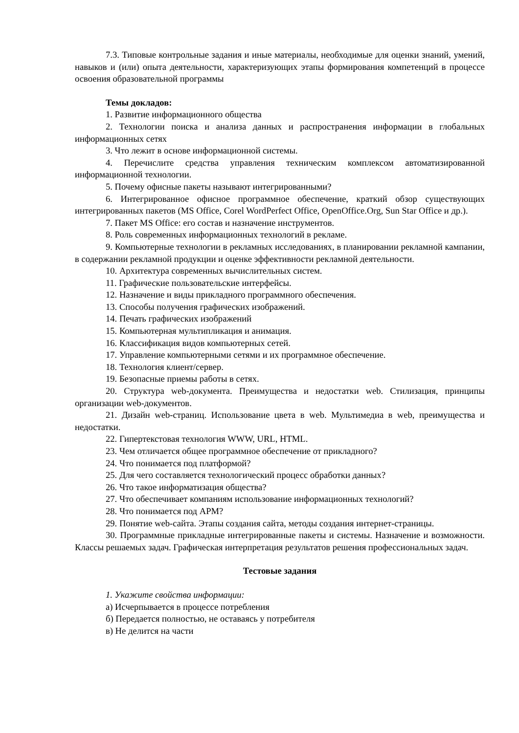7.3. Типовые контрольные задания и иные материалы, необходимые для оценки знаний, умений, навыков и (или) опыта деятельности, характеризующих этапы формирования компетенций в процессе освоения образовательной программы
Темы докладов:
1. Развитие информационного общества
2. Технологии поиска и анализа данных и распространения информации в глобальных информационных сетях
3. Что лежит в основе информационной системы.
4. Перечислите средства управления техническим комплексом автоматизированной информационной технологии.
5. Почему офисные пакеты называют интегрированными?
6. Интегрированное офисное программное обеспечение, краткий обзор существующих интегрированных пакетов (MS Office, Corel WordPerfect Office, OpenOffice.Org, Sun Star Office и др.).
7. Пакет MS Office: его состав и назначение инструментов.
8. Роль современных информационных технологий в рекламе.
9. Компьютерные технологии в рекламных исследованиях, в планировании рекламной кампании, в содержании рекламной продукции и оценке эффективности рекламной деятельности.
10. Архитектура современных вычислительных систем.
11. Графические пользовательские интерфейсы.
12. Назначение и виды прикладного программного обеспечения.
13. Способы получения графических изображений.
14. Печать графических изображений
15. Компьютерная мультипликация и анимация.
16. Классификация видов компьютерных сетей.
17. Управление компьютерными сетями и их программное обеспечение.
18. Технология клиент/сервер.
19. Безопасные приемы работы в сетях.
20. Структура web-документа. Преимущества и недостатки web. Стилизация, принципы организации web-документов.
21. Дизайн web-страниц. Использование цвета в web. Мультимедиа в web, преимущества и недостатки.
22. Гипертекстовая технология WWW, URL, HTML.
23. Чем отличается общее программное обеспечение от прикладного?
24. Что понимается под платформой?
25. Для чего составляется технологический процесс обработки данных?
26. Что такое информатизация общества?
27. Что обеспечивает компаниям использование информационных технологий?
28. Что понимается под АРМ?
29. Понятие web-сайта. Этапы создания сайта, методы создания интернет-страницы.
30. Программные прикладные интегрированные пакеты и системы. Назначение и возможности. Классы решаемых задач. Графическая интерпретация результатов решения профессиональных задач.
Тестовые задания
1. Укажите свойства информации:
а) Исчерпывается в процессе потребления
б) Передается полностью, не оставаясь у потребителя
в) Не делится на части